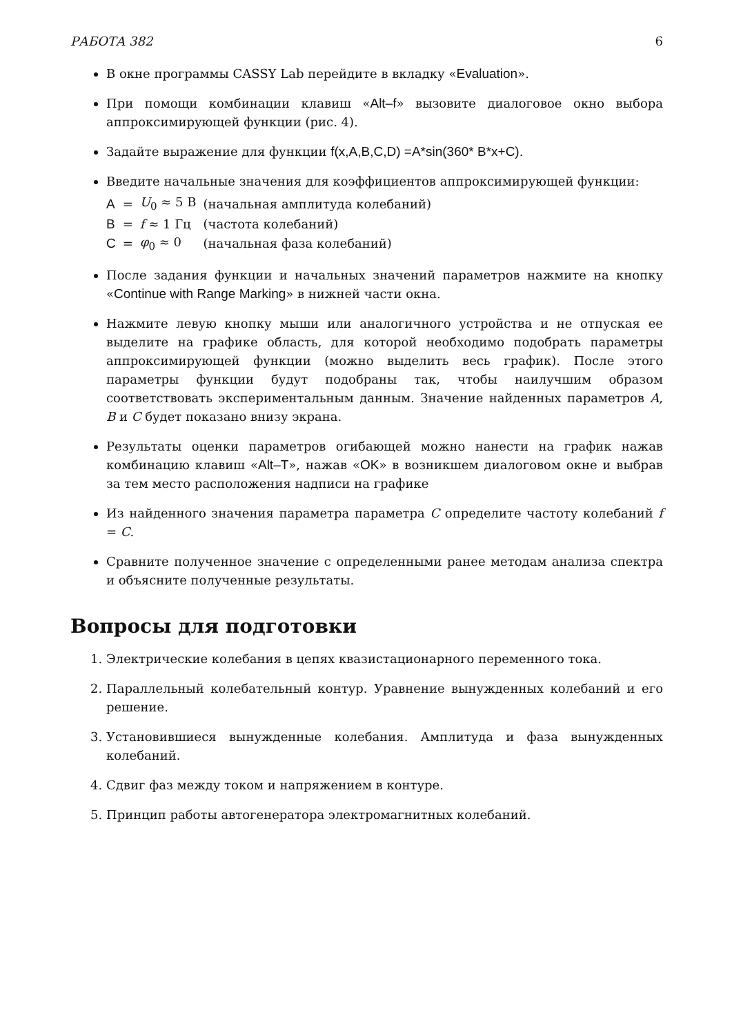РАБОТА 382 6
В окне программы CASSY Lab перейдите в вкладку «Evaluation».
При помощи комбинации клавиш «Alt–f» вызовите диалоговое окно выбора аппроксимирующей функции (рис. 4).
Задайте выражение для функции f(x,A,B,C,D) =A*sin(360* B*x+C).
Введите начальные значения для коэффициентов аппроксимирующей функции:
| A | = | U<sub>0</sub> ≈ 5 В | (начальная амплитуда колебаний) |
| B | = | f ≈ 1 Гц | (частота колебаний) |
| C | = | φ<sub>0</sub> ≈ 0 | (начальная фаза колебаний) |
После задания функции и начальных значений параметров нажмите на кнопку «Continue with Range Marking» в нижней части окна.
Нажмите левую кнопку мыши или аналогичного устройства и не отпуская ее выделите на графике область, для которой необходимо подобрать параметры аппроксимирующей функции (можно выделить весь график). После этого параметры функции будут подобраны так, чтобы наилучшим образом соответствовать экспериментальным данным. Значение найденных параметров A, B и C будет показано внизу экрана.
Результаты оценки параметров огибающей можно нанести на график нажав комбинацию клавиш «Alt–T», нажав «OK» в возникшем диалоговом окне и выбрав за тем место расположения надписи на графике
Из найденного значения параметра параметра C определите частоту колебаний f = C.
Сравните полученное значение с определенными ранее методам анализа спектра и объясните полученные результаты.
Вопросы для подготовки
1. Электрические колебания в цепях квазистационарного переменного тока.
2. Параллельный колебательный контур. Уравнение вынужденных колебаний и его решение.
3. Установившиеся вынужденные колебания. Амплитуда и фаза вынужденных колебаний.
4. Сдвиг фаз между током и напряжением в контуре.
5. Принцип работы автогенератора электромагнитных колебаний.